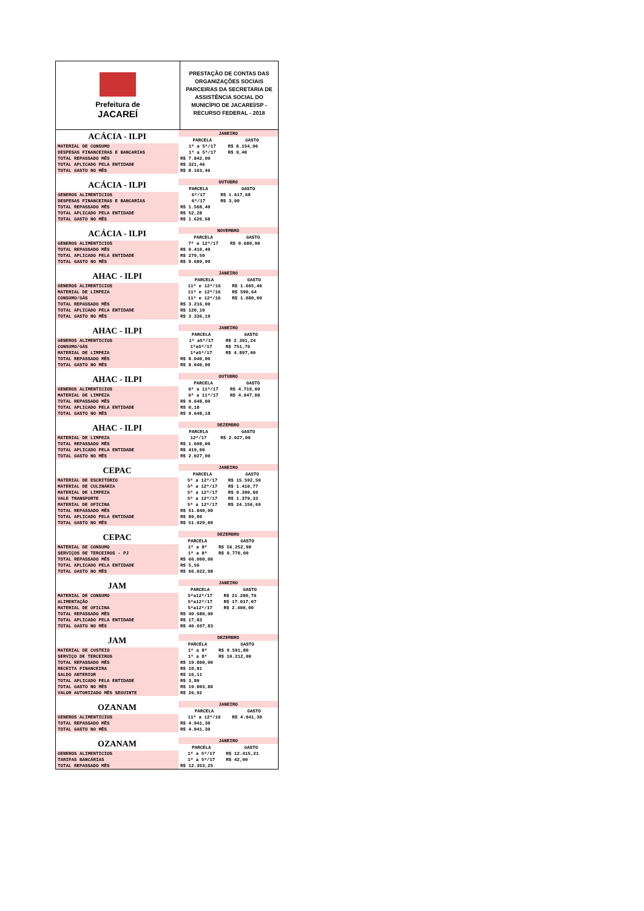Prefeitura de
JACAREÍ
PRESTAÇÃO DE CONTAS DAS ORGANIZAÇÕES SOCIAIS PARCEIRAS DA SECRETARIA DE ASSISTÊNCIA SOCIAL DO MUNICÍPIO DE JACAREÍ/SP - RECURSO FEDERAL - 2018
| ACÁCIA - ILPI | JANEIRO | |
| --- | --- | --- |
| | PARCELA | GASTO |
| MATERIAL DE CONSUMO | 1ª a 5ª/17 | R$ 8.154,06 |
| DESPESAS FINANCEIRAS E BANCARIAS | 1ª a 5ª/17 | R$ 9,40 |
| TOTAL REPASSADO MÊS | R$ 7.842,00 | |
| TOTAL APLICADO PELA ENTIDADE | R$ 321,46 | |
| TOTAL GASTO NO MÊS | R$ 8.163,46 | |
| ACÁCIA - ILPI | OUTUBRO | |
| --- | --- | --- |
| | PARCELA | GASTO |
| GENEROS ALIMENTICIOS | 6ª/17 | R$ 1.617,68 |
| DESPESAS FINANCEIRAS E BANCARIAS | 6ª/17 | R$ 3,00 |
| TOTAL REPASSADO MÊS | R$ 1.568,40 | |
| TOTAL APLICADO PELA ENTIDADE | R$ 52,28 | |
| TOTAL GASTO NO MÊS | R$ 1.620,68 | |
| ACÁCIA - ILPI | NOVEMBRO | |
| --- | --- | --- |
| | PARCELA | GASTO |
| GENEROS ALIMENTICIOS | 7ª a 12ª/17 | R$ 9.689,90 |
| TOTAL REPASSADO MÊS | R$ 9.410,40 | |
| TOTAL APLICADO PELA ENTIDADE | R$ 279,50 | |
| TOTAL GASTO NO MÊS | R$ 9.689,90 | |
| AHAC - ILPI | JANEIRO | |
| --- | --- | --- |
| | PARCELA | GASTO |
| GENEROS ALIMENTICIOS | 11ª e 12ª/16 | R$ 1.665,46 |
| MATERIAL DE LIMPEZA | 11ª e 12ª/16 | R$ 590,64 |
| CONSUMO/GÁS | 11ª e 12ª/16 | R$ 1.080,09 |
| TOTAL REPASSADO MÊS | R$ 3.216,00 | |
| TOTAL APLICADO PELA ENTIDADE | R$ 120,19 | |
| TOTAL GASTO NO MÊS | R$ 3.336,19 | |
| AHAC - ILPI | JANEIRO | |
| --- | --- | --- |
| | PARCELA | GASTO |
| GENEROS ALIMENTICIOS | 1ª a5ª/17 | R$ 2.391,24 |
| CONSUMO/GÁS | 1ªa5ª/17 | R$ 751,76 |
| MATERIAL DE LIMPEZA | 1ªa5ª/17 | R$ 4.897,00 |
| TOTAL REPASSADO MÊS | R$ 8.040,00 | |
| TOTAL GASTO NO MÊS | R$ 8.040,00 | |
| AHAC - ILPI | OUTUBRO | |
| --- | --- | --- |
| | PARCELA | GASTO |
| GENEROS ALIMENTICIOS | 6ª a 11ª/17 | R$ 4.719,00 |
| MATERIAL DE LIMPEZA | 6ª a 11ª/17 | R$ 4.947,00 |
| TOTAL REPASSADO MÊS | R$ 9.648,00 | |
| TOTAL APLICADO PELA ENTIDADE | R$ 0,18 | |
| TOTAL GASTO NO MÊS | R$ 9.648,18 | |
| AHAC - ILPI | DEZEMBRO | |
| --- | --- | --- |
| | PARCELA | GASTO |
| MATERIAL DE LIMPEZA | 12ª/17 | R$ 2.027,00 |
| TOTAL REPASSADO MÊS | R$ 1.608,00 | |
| TOTAL APLICADO PELA ENTIDADE | R$ 419,00 | |
| TOTAL GASTO NO MÊS | R$ 2.027,00 | |
| CEPAC | JANEIRO | |
| --- | --- | --- |
| | PARCELA | GASTO |
| MATERIAL DE ESCRITÓRIO | 5ª a 12ª/17 | R$ 15.592,50 |
| MATERIAL DE CULINÁRIA | 5ª a 12ª/17 | R$ 1.410,77 |
| MATERIAL DE LIMPEZA | 5ª a 12ª/17 | R$ 9.390,60 |
| VALE TRANSPORTE | 5ª a 12ª/17 | R$ 1.379,33 |
| MATERIAL DE OFICINA | 5ª a 12ª/17 | R$ 24.156,69 |
| TOTAL REPASSADO MÊS | R$ 51.840,00 | |
| TOTAL APLICADO PELA ENTIDADE | R$ 89,89 | |
| TOTAL GASTO NO MÊS | R$ 51.929,89 | |
| CEPAC | DEZEMBRO | |
| --- | --- | --- |
| | PARCELA | GASTO |
| MATERIAL DE CONSUMO | 1ª a 8ª | R$ 56.252,98 |
| SERVIÇOS DE TERCEIROS - PJ | 1ª a 8ª | R$ 9.770,00 |
| TOTAL REPASSADO MÊS | R$ 66.000,00 | |
| TOTAL APLICADO PELA ENTIDADE | R$ 5,56 | |
| TOTAL GASTO NO MÊS | R$ 66.022,98 | |
| JAM | JANEIRO | |
| --- | --- | --- |
| | PARCELA | GASTO |
| MATERIAL DE CONSUMO | 5ªa12ª/17 | R$ 21.280,76 |
| ALIMENTAÇÃO | 5ªa12ª/17 | R$ 17.017,07 |
| MATERIAL DE OFICINA | 5ªa12ª/17 | R$ 2.400,00 |
| TOTAL REPASSADO MÊS | R$ 40.680,00 | |
| TOTAL APLICADO PELA ENTIDADE | R$ 17,83 | |
| TOTAL GASTO NO MÊS | R$ 40.697,83 | |
| JAM | DEZEMBRO | |
| --- | --- | --- |
| | PARCELA | GASTO |
| MATERIAL DE CUSTEIO | 1ª a 8ª | R$ 9.591,80 |
| SERVIÇO DE TERCEIROS | 1ª a 8ª | R$ 10.212,00 |
| TOTAL REPASSADO MÊS | R$ 19.800,00 | |
| RECEITA FINANCEIRA | R$ 10,81 | |
| SALDO ANTERIOR | R$ 16,11 | |
| TOTAL APLICADO PELA ENTIDADE | R$ 3,80 | |
| TOTAL GASTO NO MÊS | R$ 19.803,80 | |
| VALOR AUTORIZADO MÊS SEGUINTE | R$ 26,92 | |
| OZANAM | JANEIRO | |
| --- | --- | --- |
| | PARCELA | GASTO |
| GENEROS ALIMENTICIOS | 11ª a 12ª/16 | R$ 4.941,30 |
| TOTAL REPASSADO MÊS | R$ 4.941,30 | |
| TOTAL GASTO NO MÊS | R$ 4.941,30 | |
| OZANAM | JANEIRO | |
| --- | --- | --- |
| | PARCELA | GASTO |
| GENEROS ALIMENTICIOS | 1ª a 5ª/17 | R$ 12.415,21 |
| TARIFAS BANCÁRIAS | 1ª a 5ª/17 | R$ 42,00 |
| TOTAL REPASSADO MÊS | R$ 12.353,25 | |